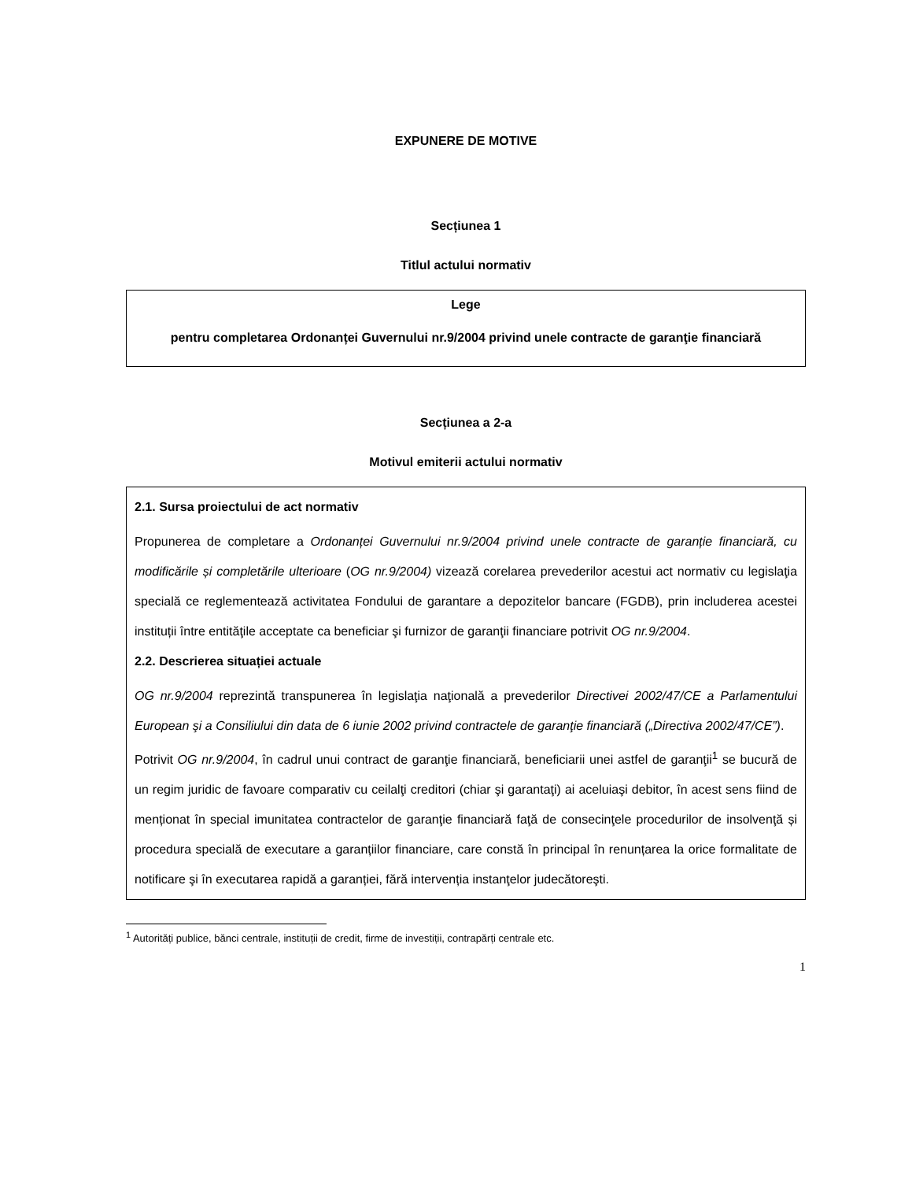EXPUNERE DE MOTIVE
Secțiunea 1
Titlul actului normativ
Lege
pentru completarea Ordonanței Guvernului nr.9/2004 privind unele contracte de garanţie financiară
Secțiunea a 2-a
Motivul emiterii actului normativ
2.1. Sursa proiectului de act normativ
Propunerea de completare a Ordonanței Guvernului nr.9/2004 privind unele contracte de garanție financiară, cu modificările și completările ulterioare (OG nr.9/2004) vizează corelarea prevederilor acestui act normativ cu legislaţia specială ce reglementează activitatea Fondului de garantare a depozitelor bancare (FGDB), prin includerea acestei instituții între entităţile acceptate ca beneficiar şi furnizor de garanţii financiare potrivit OG nr.9/2004.
2.2. Descrierea situației actuale
OG nr.9/2004 reprezintă transpunerea în legislaţia naţională a prevederilor Directivei 2002/47/CE a Parlamentului European şi a Consiliului din data de 6 iunie 2002 privind contractele de garanţie financiară („Directiva 2002/47/CE”).
Potrivit OG nr.9/2004, în cadrul unui contract de garanţie financiară, beneficiarii unei astfel de garanţii<sup>1</sup> se bucură de un regim juridic de favoare comparativ cu ceilalţi creditori (chiar şi garantaţi) ai aceluiaşi debitor, în acest sens fiind de menționat în special imunitatea contractelor de garanţie financiară faţă de consecinţele procedurilor de insolvenţă și procedura specială de executare a garanțiilor financiare, care constă în principal în renunțarea la orice formalitate de notificare şi în executarea rapidă a garanției, fără intervenția instanţelor judecătoreşti.
<sup>1</sup> Autorități publice, bănci centrale, instituții de credit, firme de investiții, contrapărți centrale etc.
1